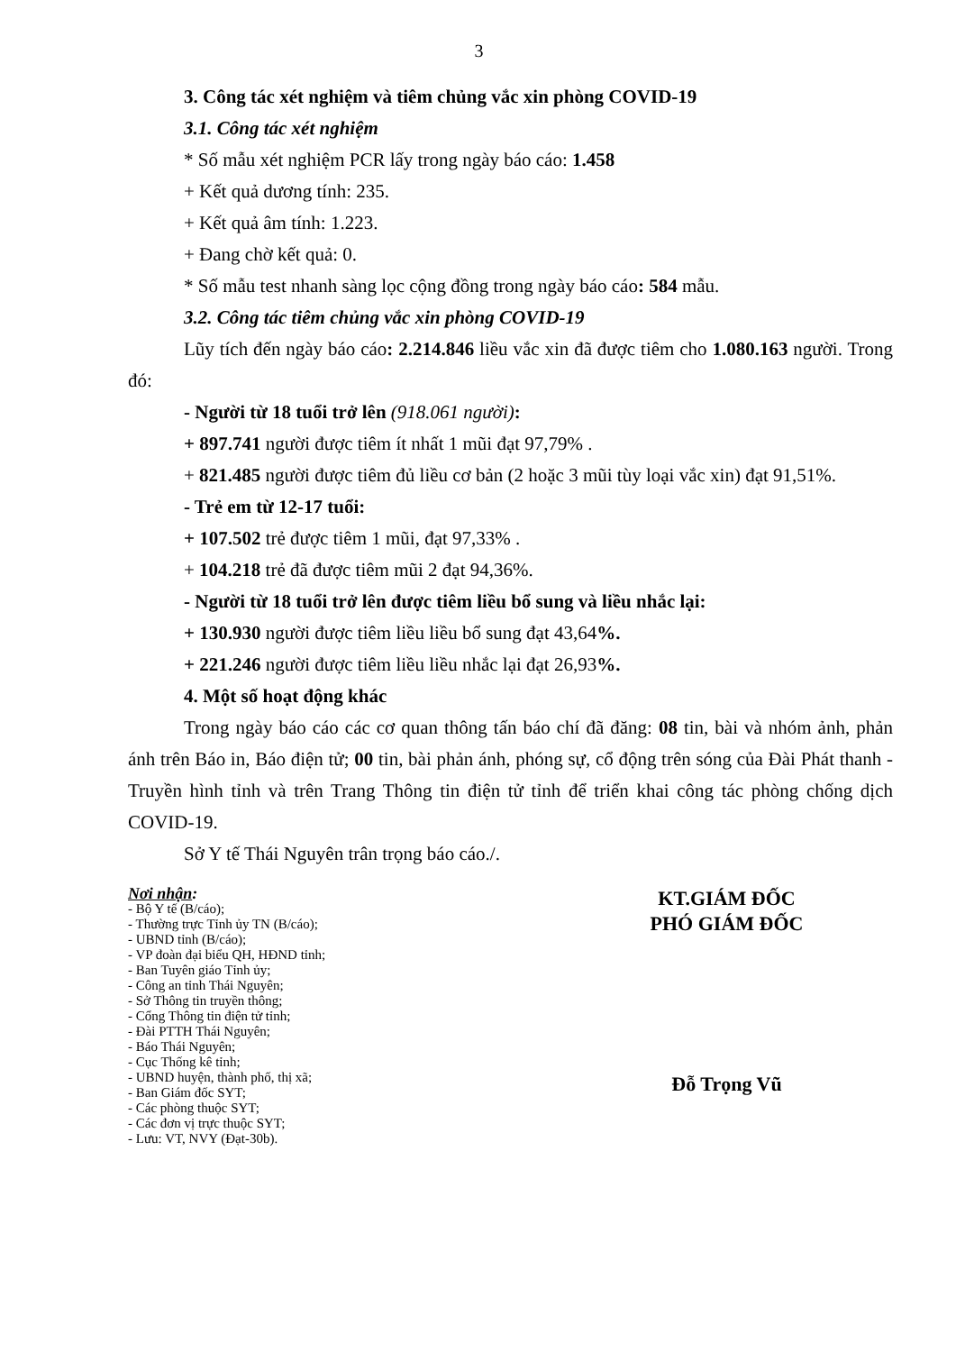3
3. Công tác xét nghiệm và tiêm chủng vắc xin phòng COVID-19
3.1. Công tác xét nghiệm
* Số mẫu xét nghiệm PCR lấy trong ngày báo cáo: 1.458
+ Kết quả dương tính: 235.
+ Kết quả âm tính: 1.223.
+ Đang chờ kết quả: 0.
* Số mẫu test nhanh sàng lọc cộng đồng trong ngày báo cáo: 584 mẫu.
3.2. Công tác tiêm chủng vắc xin phòng COVID-19
Lũy tích đến ngày báo cáo: 2.214.846 liều vắc xin đã được tiêm cho 1.080.163 người. Trong đó:
- Người từ 18 tuổi trở lên (918.061 người):
+ 897.741 người được tiêm ít nhất 1 mũi đạt 97,79% .
+ 821.485 người được tiêm đủ liều cơ bản (2 hoặc 3 mũi tùy loại vắc xin) đạt 91,51%.
- Trẻ em từ 12-17 tuổi:
+ 107.502 trẻ được tiêm 1 mũi, đạt 97,33% .
+ 104.218 trẻ đã được tiêm mũi 2 đạt 94,36%.
- Người từ 18 tuổi trở lên được tiêm liều bổ sung và liều nhắc lại:
+ 130.930 người được tiêm liều liều bổ sung đạt 43,64%.
+ 221.246 người được tiêm liều liều nhắc lại đạt 26,93%.
4. Một số hoạt động khác
Trong ngày báo cáo các cơ quan thông tấn báo chí đã đăng: 08 tin, bài và nhóm ảnh, phản ánh trên Báo in, Báo điện tử; 00 tin, bài phản ánh, phóng sự, cổ động trên sóng của Đài Phát thanh - Truyền hình tỉnh và trên Trang Thông tin điện tử tỉnh để triển khai công tác phòng chống dịch COVID-19.
Sở Y tế Thái Nguyên trân trọng báo cáo./.
Nơi nhận:
- Bộ Y tế (B/cáo);
- Thường trực Tỉnh ủy TN (B/cáo);
- UBND tỉnh (B/cáo);
- VP đoàn đại biểu QH, HĐND tỉnh;
- Ban Tuyên giáo Tỉnh ủy;
- Công an tỉnh Thái Nguyên;
- Sở Thông tin truyền thông;
- Cổng Thông tin điện tử tỉnh;
- Đài PTTH Thái Nguyên;
- Báo Thái Nguyên;
- Cục Thống kê tỉnh;
- UBND huyện, thành phố, thị xã;
- Ban Giám đốc SYT;
- Các phòng thuộc SYT;
- Các đơn vị trực thuộc SYT;
- Lưu: VT, NVY (Đạt-30b).
KT.GIÁM ĐỐC
PHÓ GIÁM ĐỐC
Đỗ Trọng Vũ